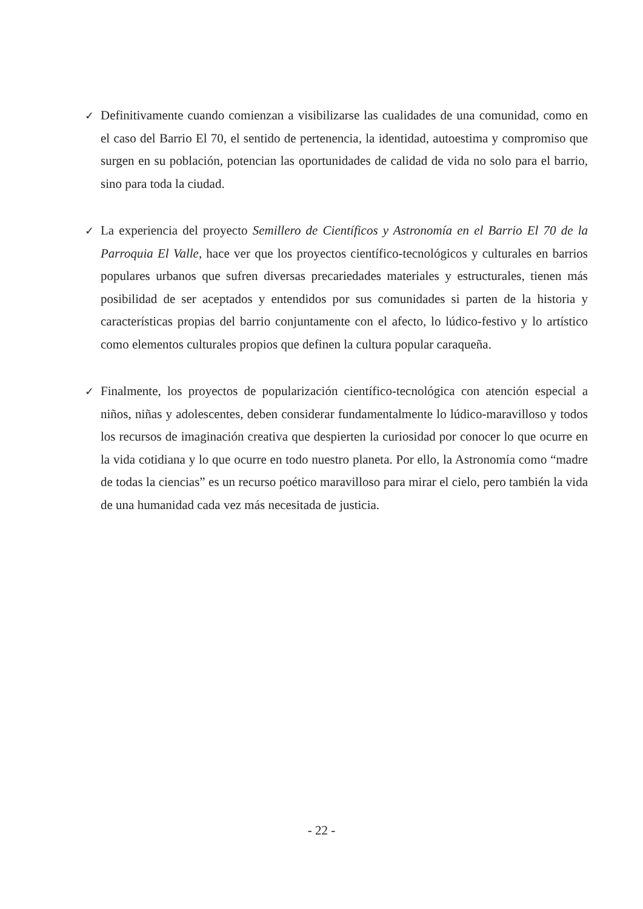✓
Definitivamente cuando comienzan a visibilizarse las cualidades de una comunidad, como en el caso del Barrio El 70, el sentido de pertenencia, la identidad, autoestima y compromiso que surgen en su población, potencian las oportunidades de calidad de vida no solo para el barrio, sino para toda la ciudad.
✓
La experiencia del proyecto Semillero de Científicos y Astronomía en el Barrio El 70 de la Parroquia El Valle, hace ver que los proyectos científico-tecnológicos y culturales en barrios populares urbanos que sufren diversas precariedades materiales y estructurales, tienen más posibilidad de ser aceptados y entendidos por sus comunidades si parten de la historia y características propias del barrio conjuntamente con el afecto, lo lúdico-festivo y lo artístico como elementos culturales propios que definen la cultura popular caraqueña.
✓
Finalmente, los proyectos de popularización científico-tecnológica con atención especial a niños, niñas y adolescentes, deben considerar fundamentalmente lo lúdico-maravilloso y todos los recursos de imaginación creativa que despierten la curiosidad por conocer lo que ocurre en la vida cotidiana y lo que ocurre en todo nuestro planeta. Por ello, la Astronomía como “madre de todas la ciencias” es un recurso poético maravilloso para mirar el cielo, pero también la vida de una humanidad cada vez más necesitada de justicia.
- 22 -